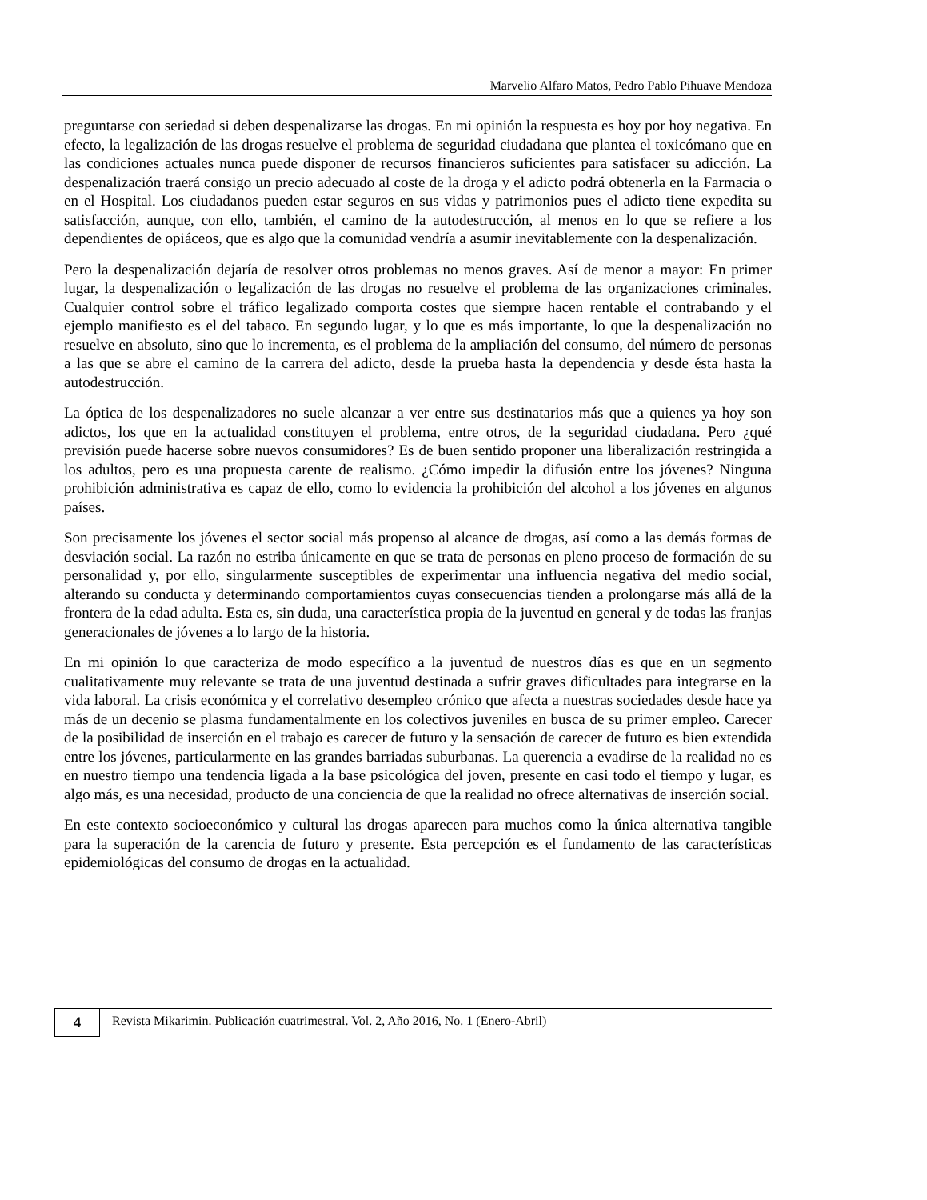Marvelio Alfaro Matos, Pedro Pablo Pihuave Mendoza
preguntarse con seriedad si deben despenalizarse las drogas. En mi opinión la respuesta es hoy por hoy negativa. En efecto, la legalización de las drogas resuelve el problema de seguridad ciudadana que plantea el toxicómano que en las condiciones actuales nunca puede disponer de recursos financieros suficientes para satisfacer su adicción. La despenalización traerá consigo un precio adecuado al coste de la droga y el adicto podrá obtenerla en la Farmacia o en el Hospital. Los ciudadanos pueden estar seguros en sus vidas y patrimonios pues el adicto tiene expedita su satisfacción, aunque, con ello, también, el camino de la autodestrucción, al menos en lo que se refiere a los dependientes de opiáceos, que es algo que la comunidad vendría a asumir inevitablemente con la despenalización.
Pero la despenalización dejaría de resolver otros problemas no menos graves. Así de menor a mayor: En primer lugar, la despenalización o legalización de las drogas no resuelve el problema de las organizaciones criminales. Cualquier control sobre el tráfico legalizado comporta costes que siempre hacen rentable el contrabando y el ejemplo manifiesto es el del tabaco. En segundo lugar, y lo que es más importante, lo que la despenalización no resuelve en absoluto, sino que lo incrementa, es el problema de la ampliación del consumo, del número de personas a las que se abre el camino de la carrera del adicto, desde la prueba hasta la dependencia y desde ésta hasta la autodestrucción.
La óptica de los despenalizadores no suele alcanzar a ver entre sus destinatarios más que a quienes ya hoy son adictos, los que en la actualidad constituyen el problema, entre otros, de la seguridad ciudadana. Pero ¿qué previsión puede hacerse sobre nuevos consumidores? Es de buen sentido proponer una liberalización restringida a los adultos, pero es una propuesta carente de realismo. ¿Cómo impedir la difusión entre los jóvenes? Ninguna prohibición administrativa es capaz de ello, como lo evidencia la prohibición del alcohol a los jóvenes en algunos países.
Son precisamente los jóvenes el sector social más propenso al alcance de drogas, así como a las demás formas de desviación social. La razón no estriba únicamente en que se trata de personas en pleno proceso de formación de su personalidad y, por ello, singularmente susceptibles de experimentar una influencia negativa del medio social, alterando su conducta y determinando comportamientos cuyas consecuencias tienden a prolongarse más allá de la frontera de la edad adulta. Esta es, sin duda, una característica propia de la juventud en general y de todas las franjas generacionales de jóvenes a lo largo de la historia.
En mi opinión lo que caracteriza de modo específico a la juventud de nuestros días es que en un segmento cualitativamente muy relevante se trata de una juventud destinada a sufrir graves dificultades para integrarse en la vida laboral. La crisis económica y el correlativo desempleo crónico que afecta a nuestras sociedades desde hace ya más de un decenio se plasma fundamentalmente en los colectivos juveniles en busca de su primer empleo. Carecer de la posibilidad de inserción en el trabajo es carecer de futuro y la sensación de carecer de futuro es bien extendida entre los jóvenes, particularmente en las grandes barriadas suburbanas. La querencia a evadirse de la realidad no es en nuestro tiempo una tendencia ligada a la base psicológica del joven, presente en casi todo el tiempo y lugar, es algo más, es una necesidad, producto de una conciencia de que la realidad no ofrece alternativas de inserción social.
En este contexto socioeconómico y cultural las drogas aparecen para muchos como la única alternativa tangible para la superación de la carencia de futuro y presente. Esta percepción es el fundamento de las características epidemiológicas del consumo de drogas en la actualidad.
4
Revista Mikarimin. Publicación cuatrimestral. Vol. 2, Año 2016, No. 1 (Enero-Abril)